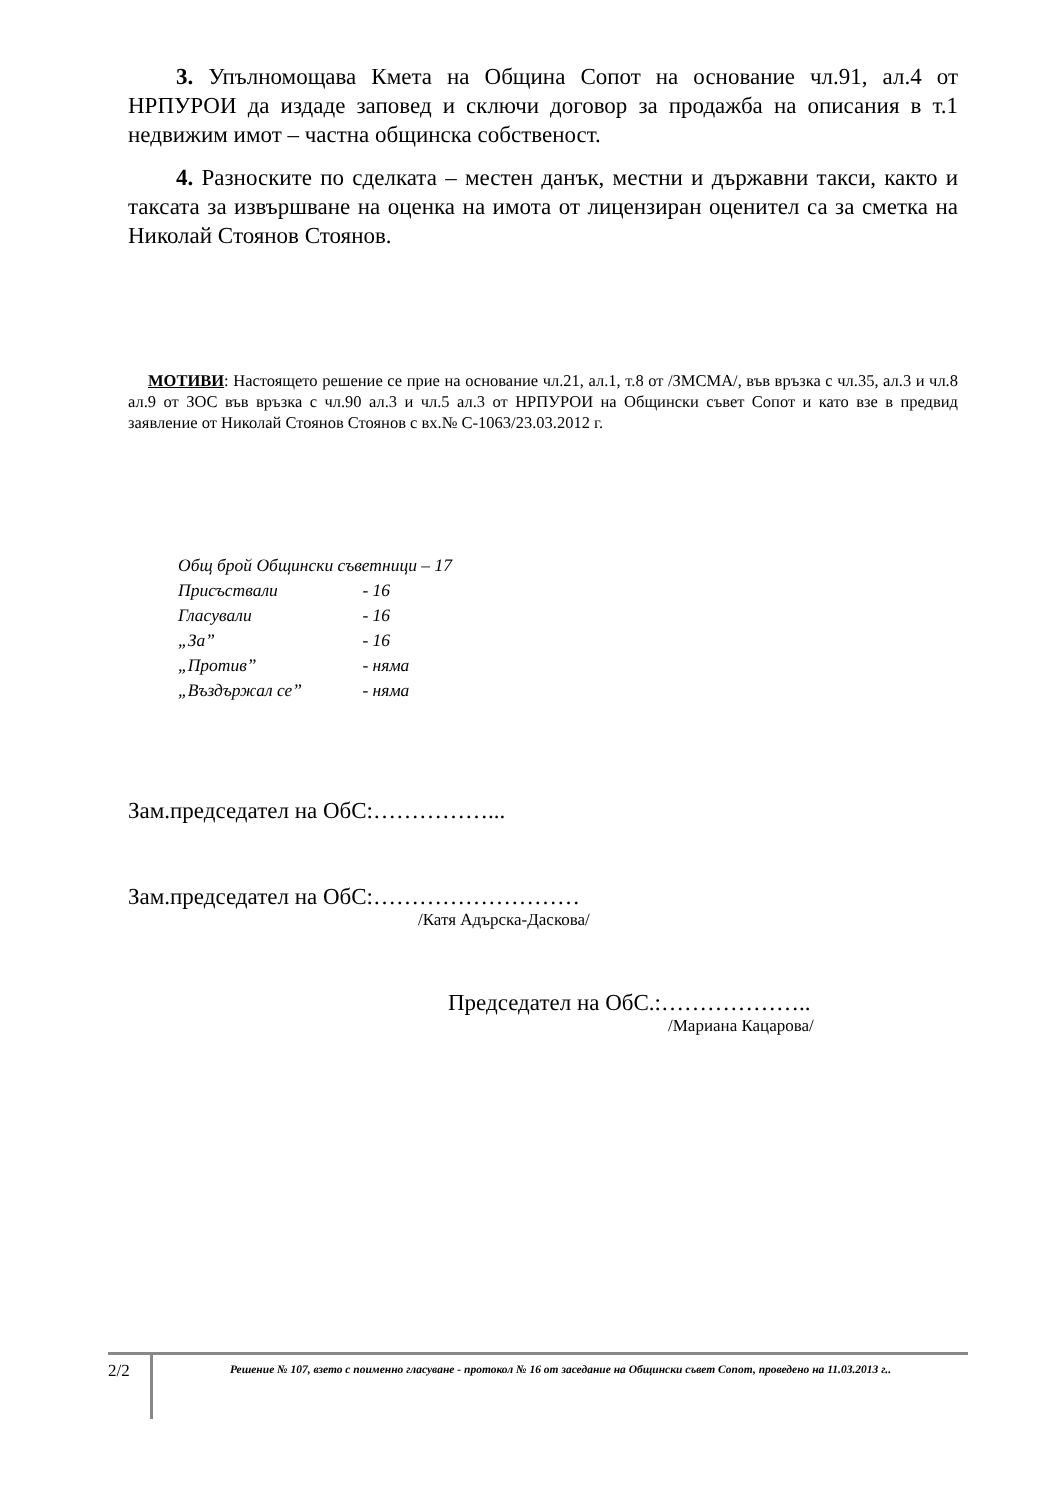3. Упълномощава Кмета на Община Сопот на основание чл.91, ал.4 от НРПУРОИ да издаде заповед и сключи договор за продажба на описания в т.1 недвижим имот – частна общинска собственост.
4. Разноските по сделката – местен данък, местни и държавни такси, както и таксата за извършване на оценка на имота от лицензиран оценител са за сметка на Николай Стоянов Стоянов.
МОТИВИ: Настоящето решение се прие на основание чл.21, ал.1, т.8 от /ЗМСМА/, във връзка с чл.35, ал.3 и чл.8 ал.9 от ЗОС във връзка с чл.90 ал.3 и чл.5 ал.3 от НРПУРОИ на Общински съвет Сопот и като взе в предвид заявление от Николай Стоянов Стоянов с вх.№ С-1063/23.03.2012 г.
Общ брой Общински съветници – 17
Присъствали - 16
Гласували - 16
„За” - 16
„Против” - няма
„Въздържал се” - няма
Зам.председател на ОбС:……………...
Зам.председател на ОбС:………………………
/Катя Адърска-Даскова/
Председател на ОбС.:………………..
/Мариана Кацарова/
2/2
Решение № 107, взето с поименно гласуване - протокол № 16 от заседание на Общински съвет Сопот, проведено на 11.03.2013 г..